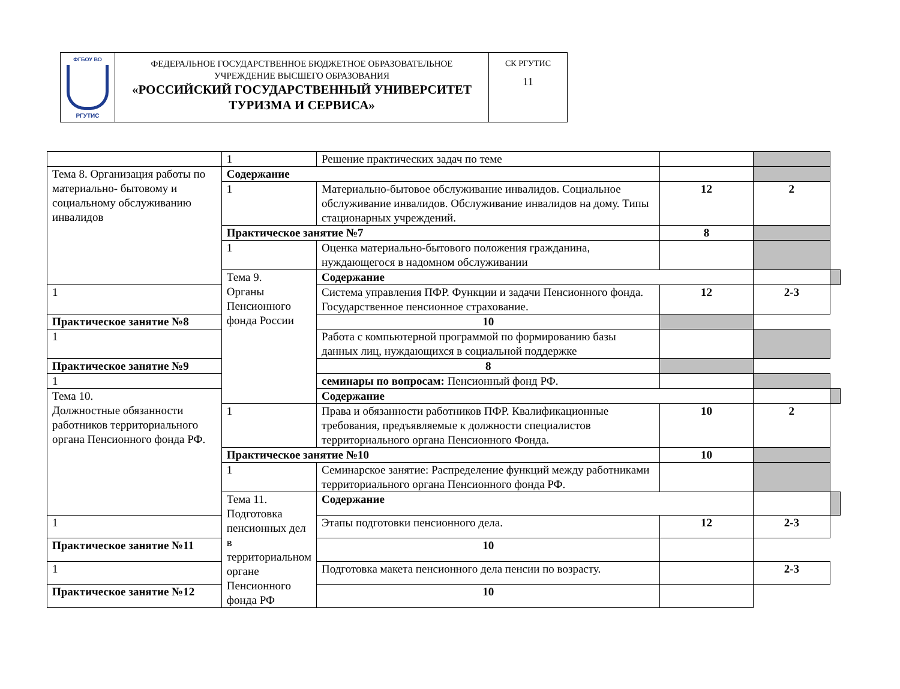| ФГБОУ ВО РГУТИС | ФЕДЕРАЛЬНОЕ ГОСУДАРСТВЕННОЕ БЮДЖЕТНОЕ ОБРАЗОВАТЕЛЬНОЕ УЧРЕЖДЕНИЕ ВЫСШЕГО ОБРАЗОВАНИЯ «РОССИЙСКИЙ ГОСУДАРСТВЕННЫЙ УНИВЕРСИТЕТ ТУРИЗМА И СЕРВИСА» | СК РГУТИС 11 |
| | 1 | Решение практических задач по теме | | | |
| Тема 8. Организация работы по материально- бытовому и социальному обслуживанию инвалидов | Содержание | | | | |
| | 1 | Материально-бытовое обслуживание инвалидов. Социальное обслуживание инвалидов. Обслуживание инвалидов на дому. Типы стационарных учреждений. | 12 | 2 | |
| | Практическое занятие №7 | | 8 | | |
| | 1 | Оценка материально-бытового положения гражданина, нуждающегося в надомном обслуживании | | | |
| | Тема 9. Органы Пенсионного фонда России | Содержание | | | |
| 1 | | Система управления ПФР. Функции и задачи Пенсионного фонда. Государственное пенсионное страхование. | 12 | 2-3 | |
| Практическое занятие №8 | | 10 | | | |
| 1 | | Работа с компьютерной программой по формированию базы данных лиц, нуждающихся в социальной поддержке | | | |
| Практическое занятие №9 | | 8 | | | |
| 1 | | семинары по вопросам: Пенсионный фонд РФ. | | | |
| Тема 10. Должностные обязанности работников территориального органа Пенсионного фонда РФ. | | Содержание | | | |
| | 1 | Права и обязанности работников ПФР. Квалификационные требования, предъявляемые к должности специалистов территориального органа Пенсионного Фонда. | 10 | 2 | |
| | Практическое занятие №10 | | 10 | | |
| | 1 | Семинарское занятие: Распределение функций между работниками территориального органа Пенсионного фонда РФ. | | | |
| | Тема 11. Подготовка пенсионных дел в территориальном органе Пенсионного фонда РФ | Содержание | | | |
| 1 | | Этапы подготовки пенсионного дела. | 12 | 2-3 | |
| Практическое занятие №11 | | 10 | | | |
| 1 | | Подготовка макета пенсионного дела пенсии по возрасту. | | 2-3 | |
| Практическое занятие №12 | | 10 | | | |